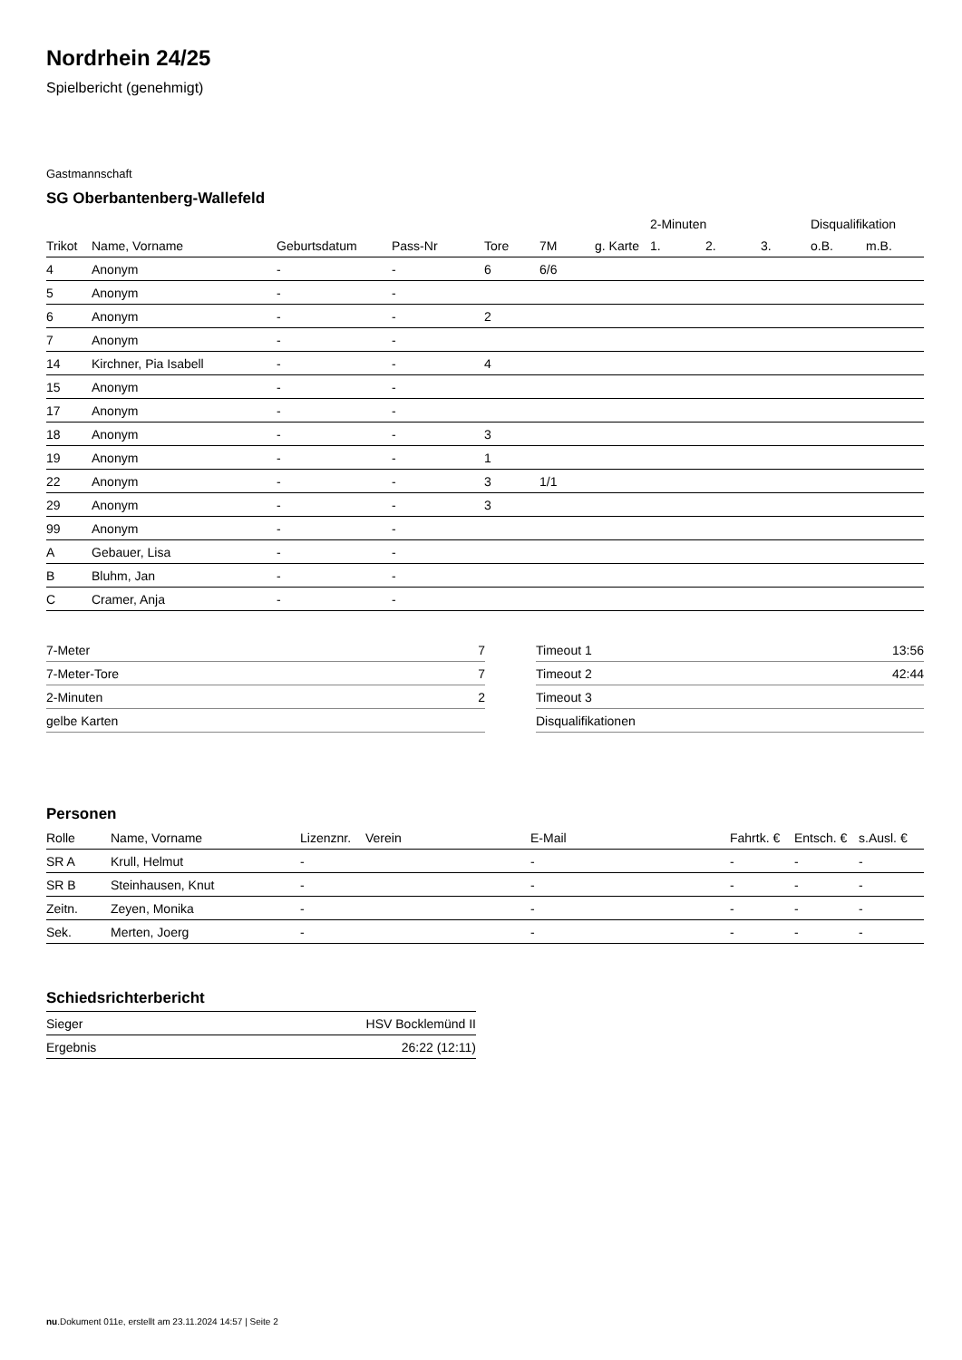Nordrhein 24/25
Spielbericht (genehmigt)
Gastmannschaft
SG Oberbantenberg-Wallefeld
| | | | | | | | 2-Minuten | | | Disqualifikation | |
| --- | --- | --- | --- | --- | --- | --- | --- | --- | --- | --- | --- |
| Trikot | Name, Vorname | Geburtsdatum | Pass-Nr | Tore | 7M | g. Karte | 1. | 2. | 3. | o.B. | m.B. |
| 4 | Anonym | - | - | 6 | 6/6 | | | | | | |
| 5 | Anonym | - | - | | | | | | | | |
| 6 | Anonym | - | - | 2 | | | | | | | |
| 7 | Anonym | - | - | | | | | | | | |
| 14 | Kirchner, Pia Isabell | - | - | 4 | | | | | | | |
| 15 | Anonym | - | - | | | | | | | | |
| 17 | Anonym | - | - | | | | | | | | |
| 18 | Anonym | - | - | 3 | | | | | | | |
| 19 | Anonym | - | - | 1 | | | | | | | |
| 22 | Anonym | - | - | 3 | 1/1 | | | | | | |
| 29 | Anonym | - | - | 3 | | | | | | | |
| 99 | Anonym | - | - | | | | | | | | |
| A | Gebauer, Lisa | - | - | | | | | | | | |
| B | Bluhm, Jan | - | - | | | | | | | | |
| C | Cramer, Anja | - | - | | | | | | | | |
| 7-Meter | 7 |
| 7-Meter-Tore | 7 |
| 2-Minuten | 2 |
| gelbe Karten | |
| Timeout 1 | 13:56 |
| Timeout 2 | 42:44 |
| Timeout 3 | |
| Disqualifikationen | |
Personen
| Rolle | Name, Vorname | Lizenznr. | Verein | E-Mail | Fahrtk. € | Entsch. € | s.Ausl. € |
| --- | --- | --- | --- | --- | --- | --- | --- |
| SR A | Krull, Helmut | - | | - | - | - | - |
| SR B | Steinhausen, Knut | - | | - | - | - | - |
| Zeitn. | Zeyen, Monika | - | | - | - | - | - |
| Sek. | Merten, Joerg | - | | - | - | - | - |
Schiedsrichterbericht
| Sieger | HSV Bocklemünd II |
| Ergebnis | 26:22 (12:11) |
nu.Dokument 011e, erstellt am 23.11.2024 14:57 | Seite 2